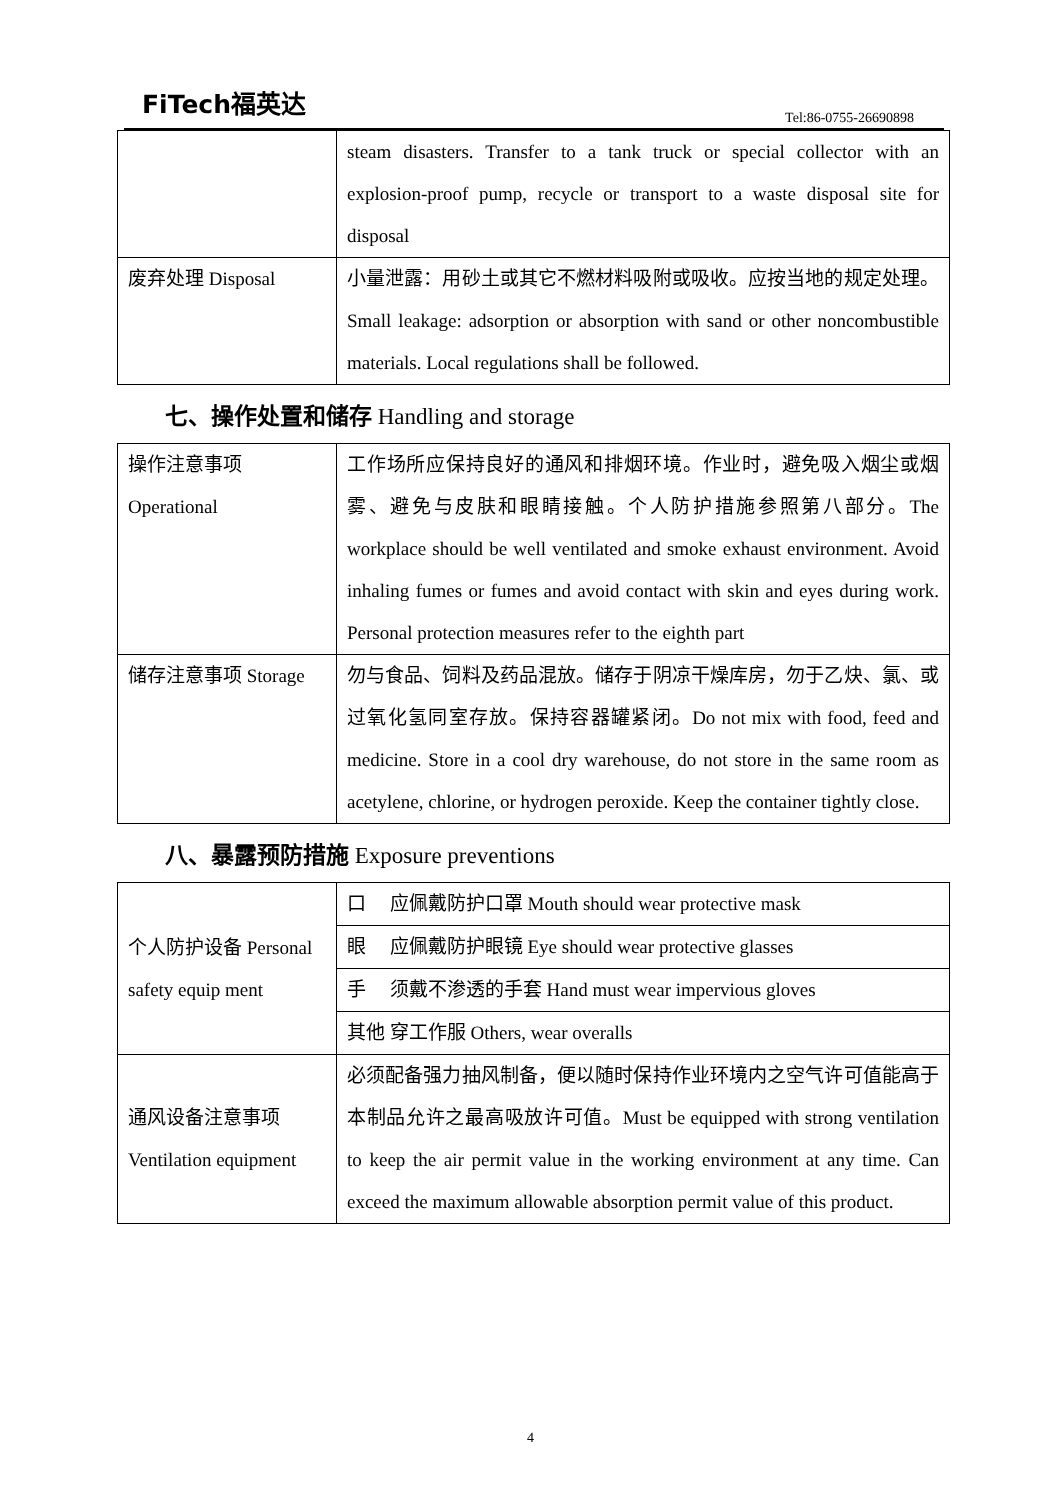FiTech福英达
Tel:86-0755-26690898
| | steam disasters. Transfer to a tank truck or special collector with an explosion-proof pump, recycle or transport to a waste disposal site for disposal |
| 废弃处理 Disposal | 小量泄露：用砂土或其它不燃材料吸附或吸收。应按当地的规定处理。Small leakage: adsorption or absorption with sand or other noncombustible materials. Local regulations shall be followed. |
七、操作处置和储存 Handling and storage
| 操作注意事项 Operational | 工作场所应保持良好的通风和排烟环境。作业时，避免吸入烟尘或烟雾、避免与皮肤和眼睛接触。个人防护措施参照第八部分。The workplace should be well ventilated and smoke exhaust environment. Avoid inhaling fumes or fumes and avoid contact with skin and eyes during work. Personal protection measures refer to the eighth part |
| 储存注意事项 Storage | 勿与食品、饲料及药品混放。储存于阴凉干燥库房，勿于乙炔、氯、或过氧化氢同室存放。保持容器罐紧闭。Do not mix with food, feed and medicine. Store in a cool dry warehouse, do not store in the same room as acetylene, chlorine, or hydrogen peroxide. Keep the container tightly close. |
八、暴露预防措施 Exposure preventions
| 个人防护设备 Personal safety equip ment | 口 应佩戴防护口罩 Mouth should wear protective mask |
| | 眼 应佩戴防护眼镜 Eye should wear protective glasses |
| | 手 须戴不渗透的手套 Hand must wear impervious gloves |
| | 其他 穿工作服 Others, wear overalls |
| 通风设备注意事项 Ventilation equipment | 必须配备强力抽风制备，便以随时保持作业环境内之空气许可值能高于本制品允许之最高吸放许可值。Must be equipped with strong ventilation to keep the air permit value in the working environment at any time. Can exceed the maximum allowable absorption permit value of this product. |
4